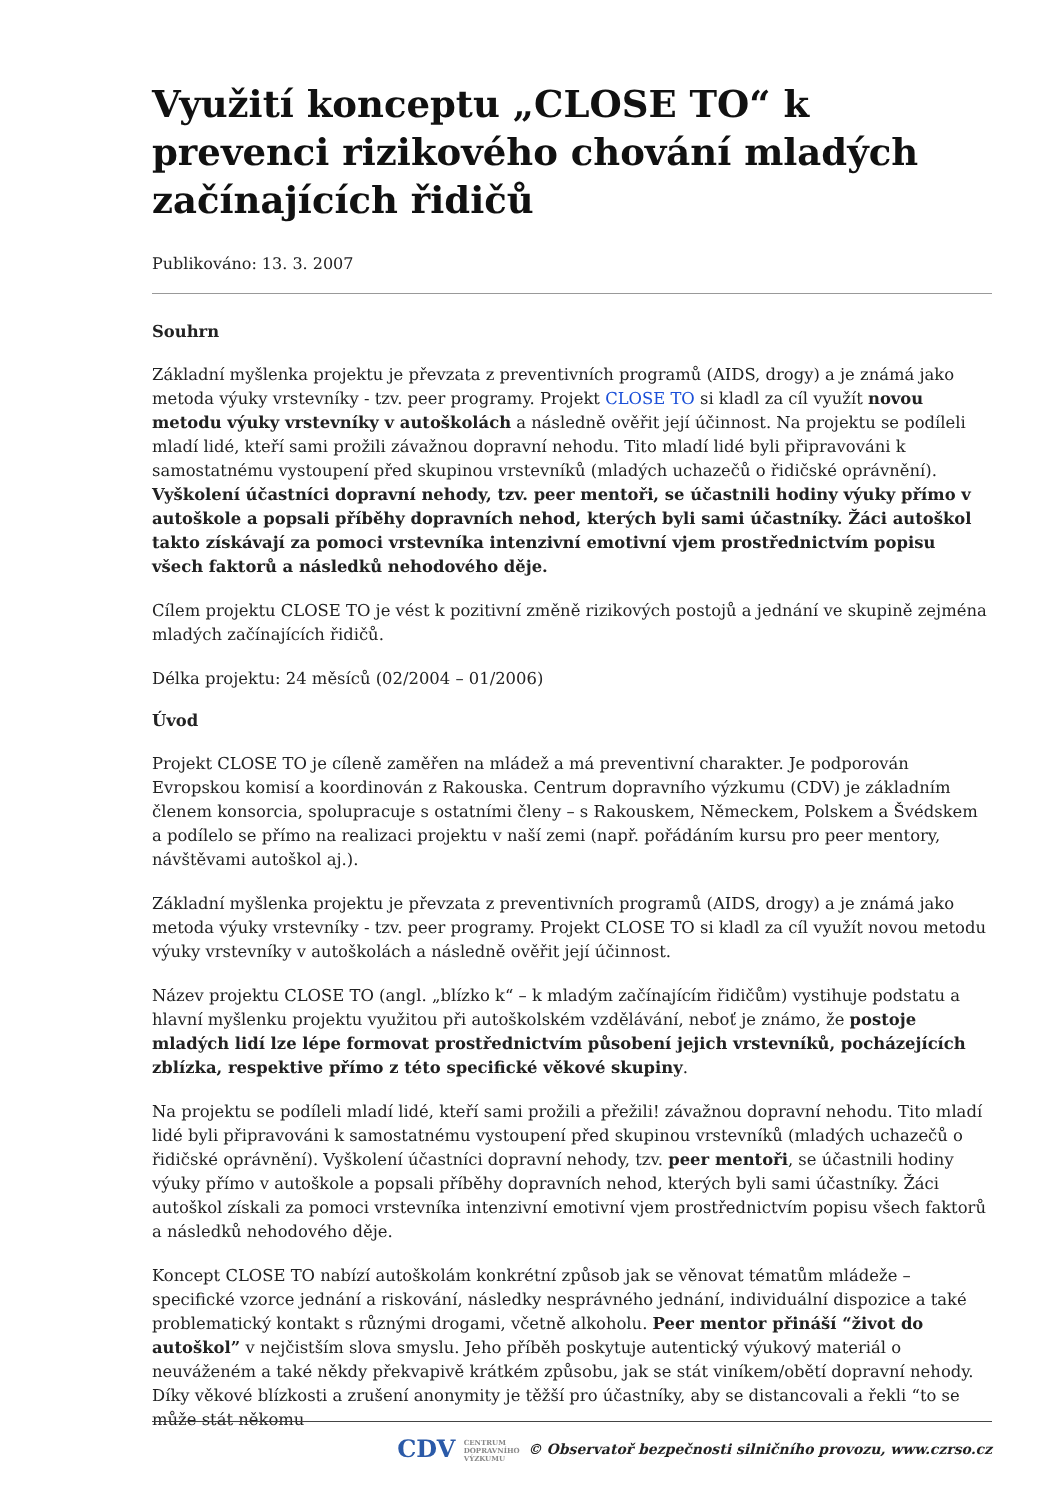Využití konceptu „CLOSE TO“ k prevenci rizikového chování mladých začínajících řidičů
Publikováno: 13. 3. 2007
Souhrn
Základní myšlenka projektu je převzata z preventivních programů (AIDS, drogy) a je známá jako metoda výuky vrstevníky - tzv. peer programy. Projekt CLOSE TO si kladl za cíl využít novou metodu výuky vrstevníky v autoškolách a následně ověřit její účinnost. Na projektu se podíleli mladí lidé, kteří sami prožili závažnou dopravní nehodu. Tito mladí lidé byli připravováni k samostatnému vystoupení před skupinou vrstevníků (mladých uchazečů o řidičské oprávnění). Vyškolení účastníci dopravní nehody, tzv. peer mentoři, se účastnili hodiny výuky přímo v autoškole a popsali příběhy dopravních nehod, kterých byli sami účastníky. Žáci autoškol takto získávají za pomoci vrstevníka intenzivní emotivní vjem prostřednictvím popisu všech faktorů a následků nehodového děje.
Cílem projektu CLOSE TO je vést k pozitivní změně rizikových postojů a jednání ve skupině zejména mladých začínajících řidičů.
Délka projektu: 24 měsíců (02/2004 – 01/2006)
Úvod
Projekt CLOSE TO je cíleně zaměřen na mládež a má preventivní charakter. Je podporován Evropskou komisí a koordinován z Rakouska. Centrum dopravního výzkumu (CDV) je základním členem konsorcia, spolupracuje s ostatními členy – s Rakouskem, Německem, Polskem a Švédskem a podílelo se přímo na realizaci projektu v naší zemi (např. pořádáním kursu pro peer mentory, návštěvami autoškol aj.).
Základní myšlenka projektu je převzata z preventivních programů (AIDS, drogy) a je známá jako metoda výuky vrstevníky - tzv. peer programy. Projekt CLOSE TO si kladl za cíl využít novou metodu výuky vrstevníky v autoškolách a následně ověřit její účinnost.
Název projektu CLOSE TO (angl. „blízko k“ – k mladým začínajícím řidičům) vystihuje podstatu a hlavní myšlenku projektu využitou při autoškolském vzdělávání, neboť je známo, že postoje mladých lidí lze lépe formovat prostřednictvím působení jejich vrstevníků, pocházejících zblízka, respektive přímo z této specifické věkové skupiny.
Na projektu se podíleli mladí lidé, kteří sami prožili a přežili! závažnou dopravní nehodu. Tito mladí lidé byli připravováni k samostatnému vystoupení před skupinou vrstevníků (mladých uchazečů o řidičské oprávnění). Vyškolení účastníci dopravní nehody, tzv. peer mentoři, se účastnili hodiny výuky přímo v autoškole a popsali příběhy dopravních nehod, kterých byli sami účastníky. Žáci autoškol získali za pomoci vrstevníka intenzivní emotivní vjem prostřednictvím popisu všech faktorů a následků nehodového děje.
Koncept CLOSE TO nabízí autoškolám konkrétní způsob jak se věnovat tématům mládeže – specifické vzorce jednání a riskování, následky nesprávného jednání, individuální dispozice a také problematický kontakt s různými drogami, včetně alkoholu. Peer mentor přináší “život do autoškol” v nejčistším slova smyslu. Jeho příběh poskytuje autentický výukový materiál o neuváženém a také někdy překvapivě krátkém způsobu, jak se stát viníkem/obětí dopravní nehody. Díky věkové blízkosti a zrušení anonymity je těžší pro účastníky, aby se distancovali a řekli “to se může stát někomu
CDV CENTRUM
DOPRAVNÍHO
VÝZKUMU © Observatoř bezpečnosti silničního provozu, www.czrso.cz